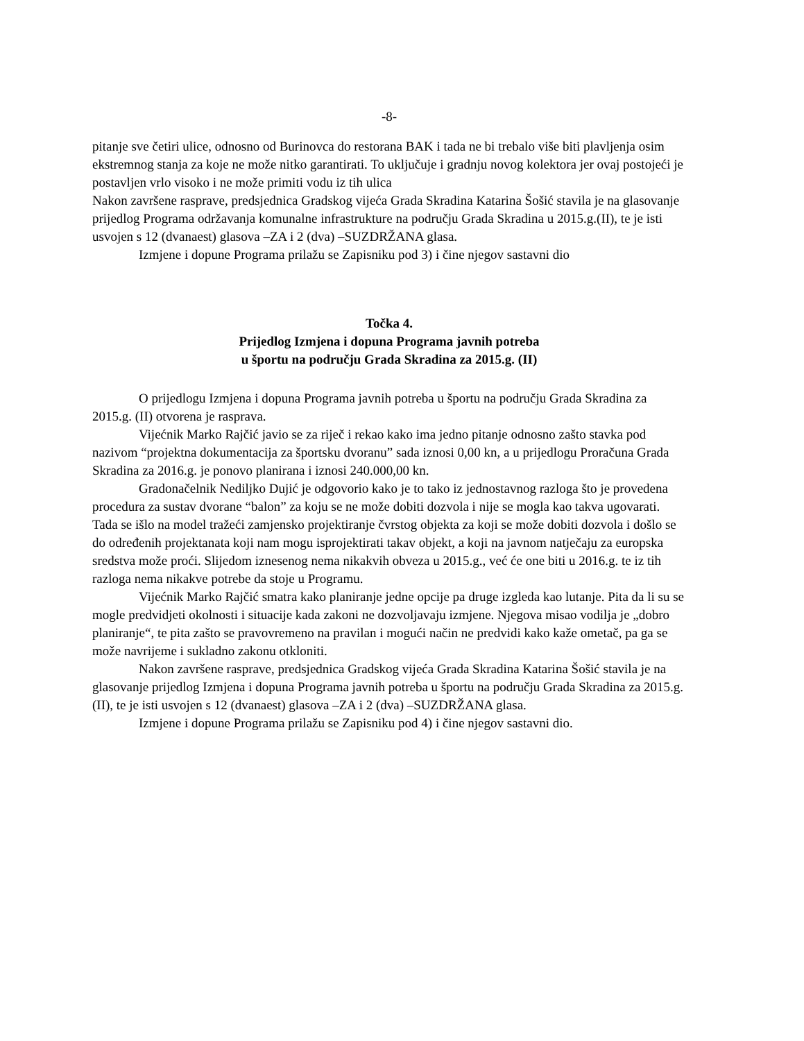-8-
pitanje sve četiri ulice, odnosno od Burinovca do restorana BAK i tada ne bi trebalo više biti plavljenja osim ekstremnog stanja za koje ne može nitko garantirati. To uključuje i gradnju novog kolektora jer ovaj postojeći je postavljen vrlo visoko i ne može primiti vodu iz tih ulica
Nakon završene rasprave, predsjednica Gradskog vijeća Grada Skradina Katarina Šošić stavila je na glasovanje prijedlog Programa održavanja komunalne infrastrukture na području Grada Skradina u 2015.g.(II), te je isti usvojen s 12 (dvanaest) glasova –ZA i 2 (dva) –SUZDRŽANA glasa.
Izmjene i dopune Programa prilažu se Zapisniku pod 3) i čine njegov sastavni dio
Točka 4.
Prijedlog Izmjena i dopuna Programa javnih potreba
u športu na području Grada Skradina za 2015.g. (II)
O prijedlogu Izmjena i dopuna Programa javnih potreba u športu na području Grada Skradina za 2015.g. (II) otvorena je rasprava.
Vijećnik Marko Rajčić javio se za riječ i rekao kako ima jedno pitanje odnosno zašto stavka pod nazivom “projektna dokumentacija za športsku dvoranu” sada iznosi 0,00 kn, a u prijedlogu Proračuna Grada Skradina za 2016.g. je ponovo planirana i iznosi 240.000,00 kn.
Gradonačelnik Nediljko Dujić je odgovorio kako je to tako iz jednostavnog razloga što je provedena procedura za sustav dvorane “balon” za koju se ne može dobiti dozvola i nije se mogla kao takva ugovarati. Tada se išlo na model tražeći zamjensko projektiranje čvrstog objekta za koji se može dobiti dozvola i došlo se do određenih projektanata koji nam mogu isprojektirati takav objekt, a koji na javnom natječaju za europska sredstva može proći. Slijedom iznesenog nema nikakvih obveza u 2015.g., već će one biti u 2016.g. te iz tih razloga nema nikakve potrebe da stoje u Programu.
Vijećnik Marko Rajčić smatra kako planiranje jedne opcije pa druge izgleda kao lutanje. Pita da li su se mogle predvidjeti okolnosti i situacije kada zakoni ne dozvoljavaju izmjene. Njegova misao vodilja je „dobro planiranje“, te pita zašto se pravovremeno na pravilan i mogući način ne predvidi kako kaže ometač, pa ga se može navrijeme i sukladno zakonu otkloniti.
Nakon završene rasprave, predsjednica Gradskog vijeća Grada Skradina Katarina Šošić stavila je na glasovanje prijedlog Izmjena i dopuna Programa javnih potreba u športu na području Grada Skradina za 2015.g. (II), te je isti usvojen s 12 (dvanaest) glasova –ZA i 2 (dva) –SUZDRŽANA glasa.
Izmjene i dopune Programa prilažu se Zapisniku pod 4) i čine njegov sastavni dio.